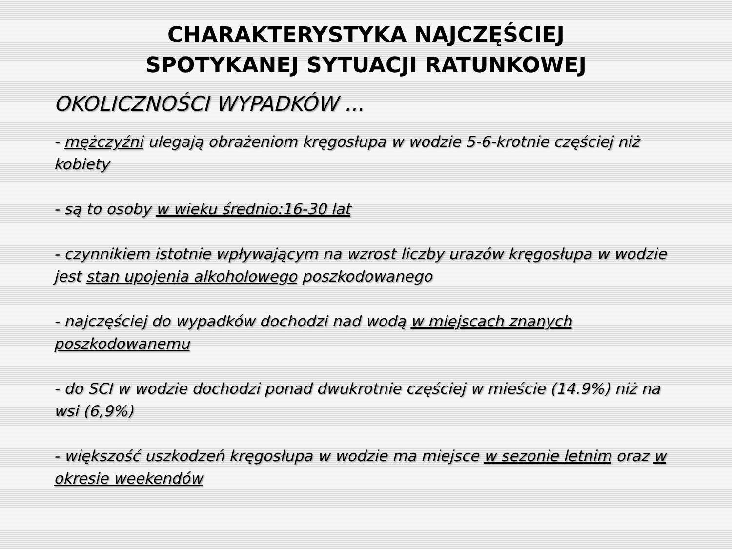CHARAKTERYSTYKA NAJCZĘŚCIEJ
SPOTYKANEJ SYTUACJI RATUNKOWEJ
OKOLICZNOŚCI WYPADKÓW ...
- mężczyźni ulegają obrażeniom kręgosłupa w wodzie 5-6-krotnie częściej niż kobiety
- są to osoby w wieku średnio:16-30 lat
- czynnikiem istotnie wpływającym na wzrost liczby urazów kręgosłupa w wodzie jest stan upojenia alkoholowego poszkodowanego
- najczęściej do wypadków dochodzi nad wodą w miejscach znanych poszkodowanemu
- do SCI w wodzie dochodzi ponad dwukrotnie częściej w mieście (14.9%) niż na wsi (6,9%)
- większość uszkodzeń kręgosłupa w wodzie ma miejsce w sezonie letnim oraz w okresie weekendów